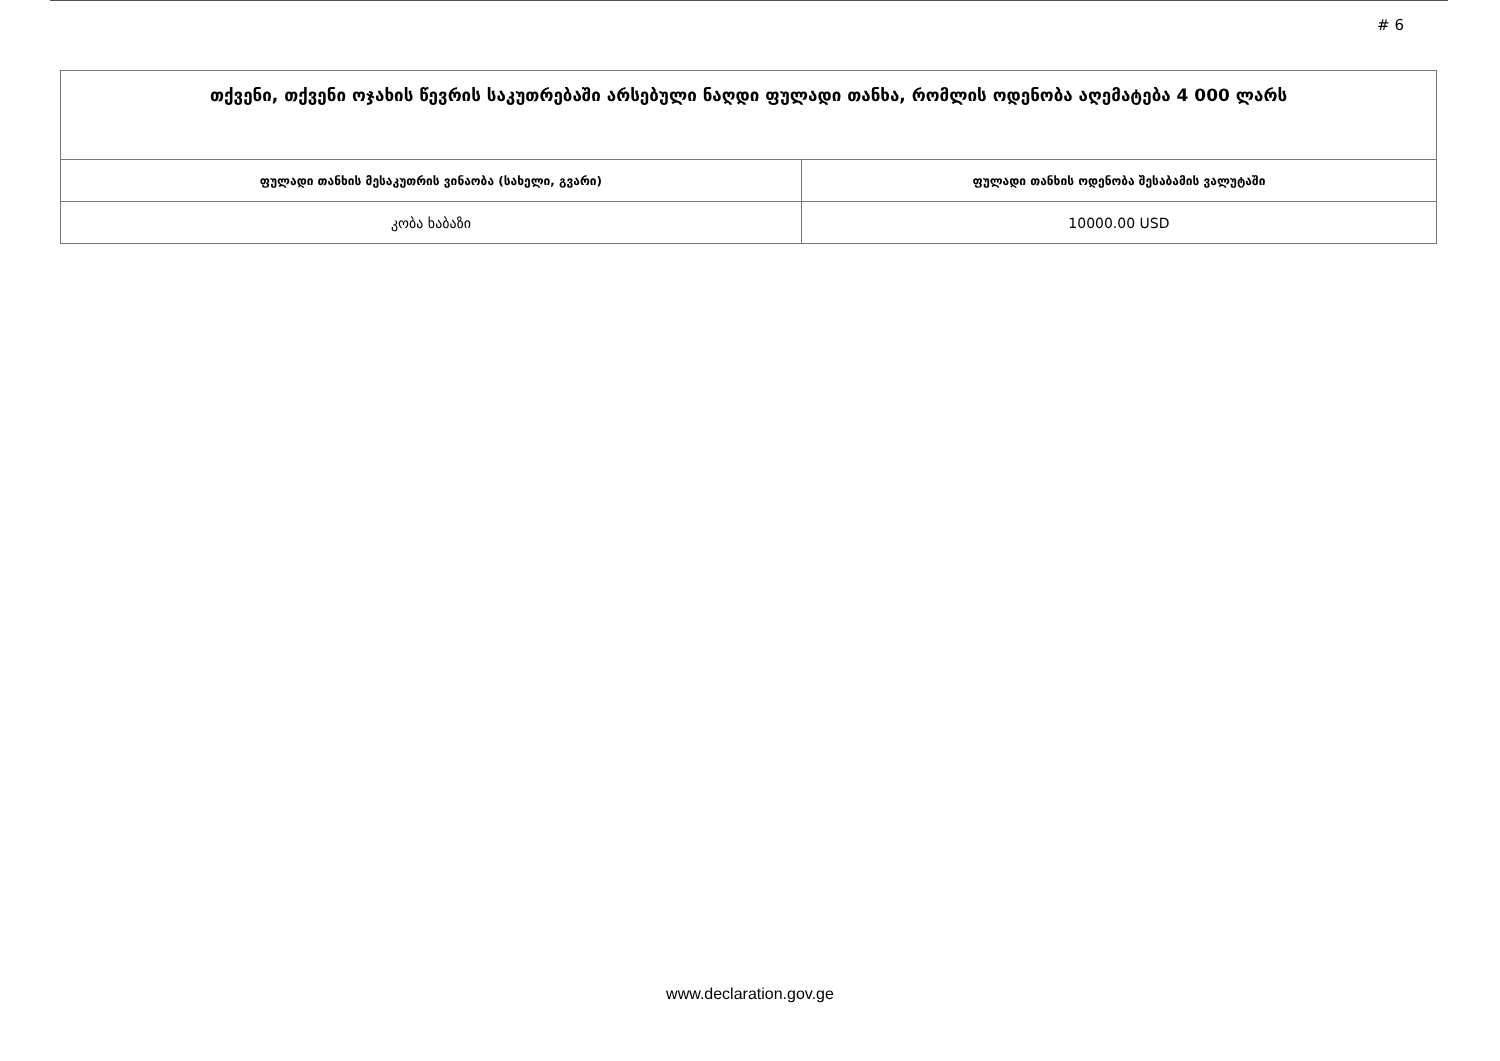# 6
| თქვენი, თქვენი ოჯახის წევრის საკუთრებაში არსებული ნაღდი ფულადი თანხა, რომლის ოდენობა აღემატება 4 000 ლარს | |
| ფულადი თანხის მესაკუთრის ვინაობა (სახელი, გვარი) | ფულადი თანხის ოდენობა შესაბამის ვალუტაში |
| კობა ხაბაზი | 10000.00 USD |
www.declaration.gov.ge